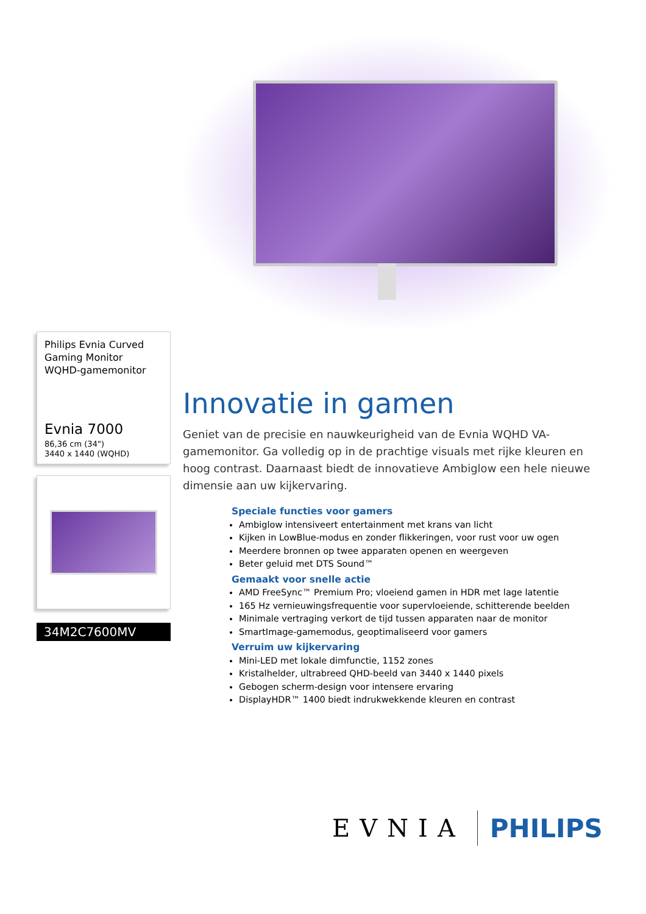Philips Evnia Curved Gaming Monitor
WQHD-gamemonitor
Evnia 7000
86,36 cm (34")
3440 x 1440 (WQHD)
34M2C7600MV
Innovatie in gamen
Geniet van de precisie en nauwkeurigheid van de Evnia WQHD VA-gamemonitor. Ga volledig op in de prachtige visuals met rijke kleuren en hoog contrast. Daarnaast biedt de innovatieve Ambiglow een hele nieuwe dimensie aan uw kijkervaring.
Speciale functies voor gamers
Ambiglow intensiveert entertainment met krans van licht
Kijken in LowBlue-modus en zonder flikkeringen, voor rust voor uw ogen
Meerdere bronnen op twee apparaten openen en weergeven
Beter geluid met DTS Sound™
Gemaakt voor snelle actie
AMD FreeSync™ Premium Pro; vloeiend gamen in HDR met lage latentie
165 Hz vernieuwingsfrequentie voor supervloeiende, schitterende beelden
Minimale vertraging verkort de tijd tussen apparaten naar de monitor
SmartImage-gamemodus, geoptimaliseerd voor gamers
Verruim uw kijkervaring
Mini-LED met lokale dimfunctie, 1152 zones
Kristalhelder, ultrabreed QHD-beeld van 3440 x 1440 pixels
Gebogen scherm-design voor intensere ervaring
DisplayHDR™ 1400 biedt indrukwekkende kleuren en contrast
EVNIA PHILIPS